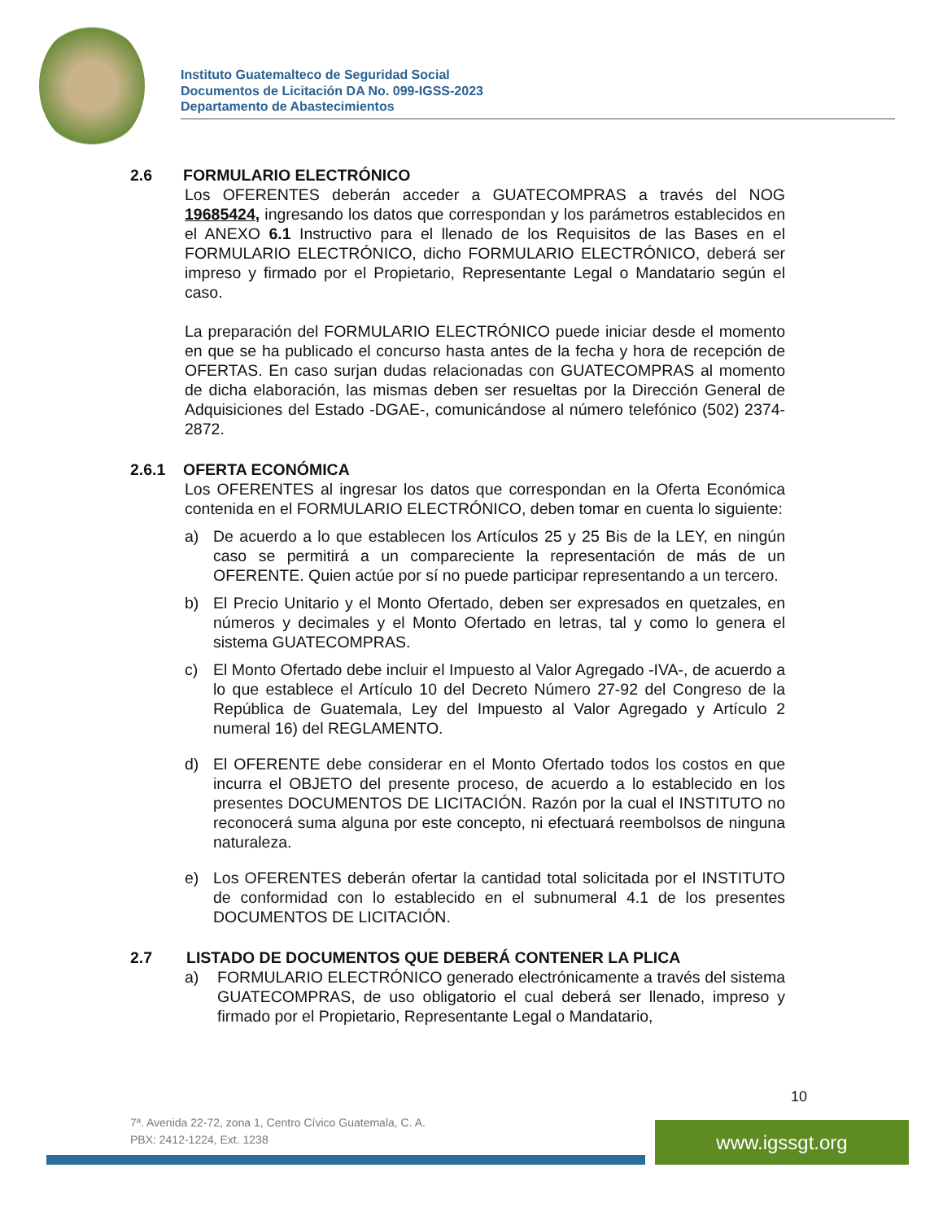Instituto Guatemalteco de Seguridad Social
Documentos de Licitación DA No. 099-IGSS-2023
Departamento de Abastecimientos
2.6 FORMULARIO ELECTRÓNICO
Los OFERENTES deberán acceder a GUATECOMPRAS a través del NOG 19685424, ingresando los datos que correspondan y los parámetros establecidos en el ANEXO 6.1 Instructivo para el llenado de los Requisitos de las Bases en el FORMULARIO ELECTRÓNICO, dicho FORMULARIO ELECTRÓNICO, deberá ser impreso y firmado por el Propietario, Representante Legal o Mandatario según el caso.
La preparación del FORMULARIO ELECTRÓNICO puede iniciar desde el momento en que se ha publicado el concurso hasta antes de la fecha y hora de recepción de OFERTAS. En caso surjan dudas relacionadas con GUATECOMPRAS al momento de dicha elaboración, las mismas deben ser resueltas por la Dirección General de Adquisiciones del Estado -DGAE-, comunicándose al número telefónico (502) 2374-2872.
2.6.1 OFERTA ECONÓMICA
Los OFERENTES al ingresar los datos que correspondan en la Oferta Económica contenida en el FORMULARIO ELECTRÓNICO, deben tomar en cuenta lo siguiente:
a) De acuerdo a lo que establecen los Artículos 25 y 25 Bis de la LEY, en ningún caso se permitirá a un compareciente la representación de más de un OFERENTE. Quien actúe por sí no puede participar representando a un tercero.
b) El Precio Unitario y el Monto Ofertado, deben ser expresados en quetzales, en números y decimales y el Monto Ofertado en letras, tal y como lo genera el sistema GUATECOMPRAS.
c) El Monto Ofertado debe incluir el Impuesto al Valor Agregado -IVA-, de acuerdo a lo que establece el Artículo 10 del Decreto Número 27-92 del Congreso de la República de Guatemala, Ley del Impuesto al Valor Agregado y Artículo 2 numeral 16) del REGLAMENTO.
d) El OFERENTE debe considerar en el Monto Ofertado todos los costos en que incurra el OBJETO del presente proceso, de acuerdo a lo establecido en los presentes DOCUMENTOS DE LICITACIÓN. Razón por la cual el INSTITUTO no reconocerá suma alguna por este concepto, ni efectuará reembolsos de ninguna naturaleza.
e) Los OFERENTES deberán ofertar la cantidad total solicitada por el INSTITUTO de conformidad con lo establecido en el subnumeral 4.1 de los presentes DOCUMENTOS DE LICITACIÓN.
2.7 LISTADO DE DOCUMENTOS QUE DEBERÁ CONTENER LA PLICA
a) FORMULARIO ELECTRÓNICO generado electrónicamente a través del sistema GUATECOMPRAS, de uso obligatorio el cual deberá ser llenado, impreso y firmado por el Propietario, Representante Legal o Mandatario,
10
7ª. Avenida 22-72, zona 1, Centro Cívico Guatemala, C. A.
PBX: 2412-1224, Ext. 1238
www.igssgt.org